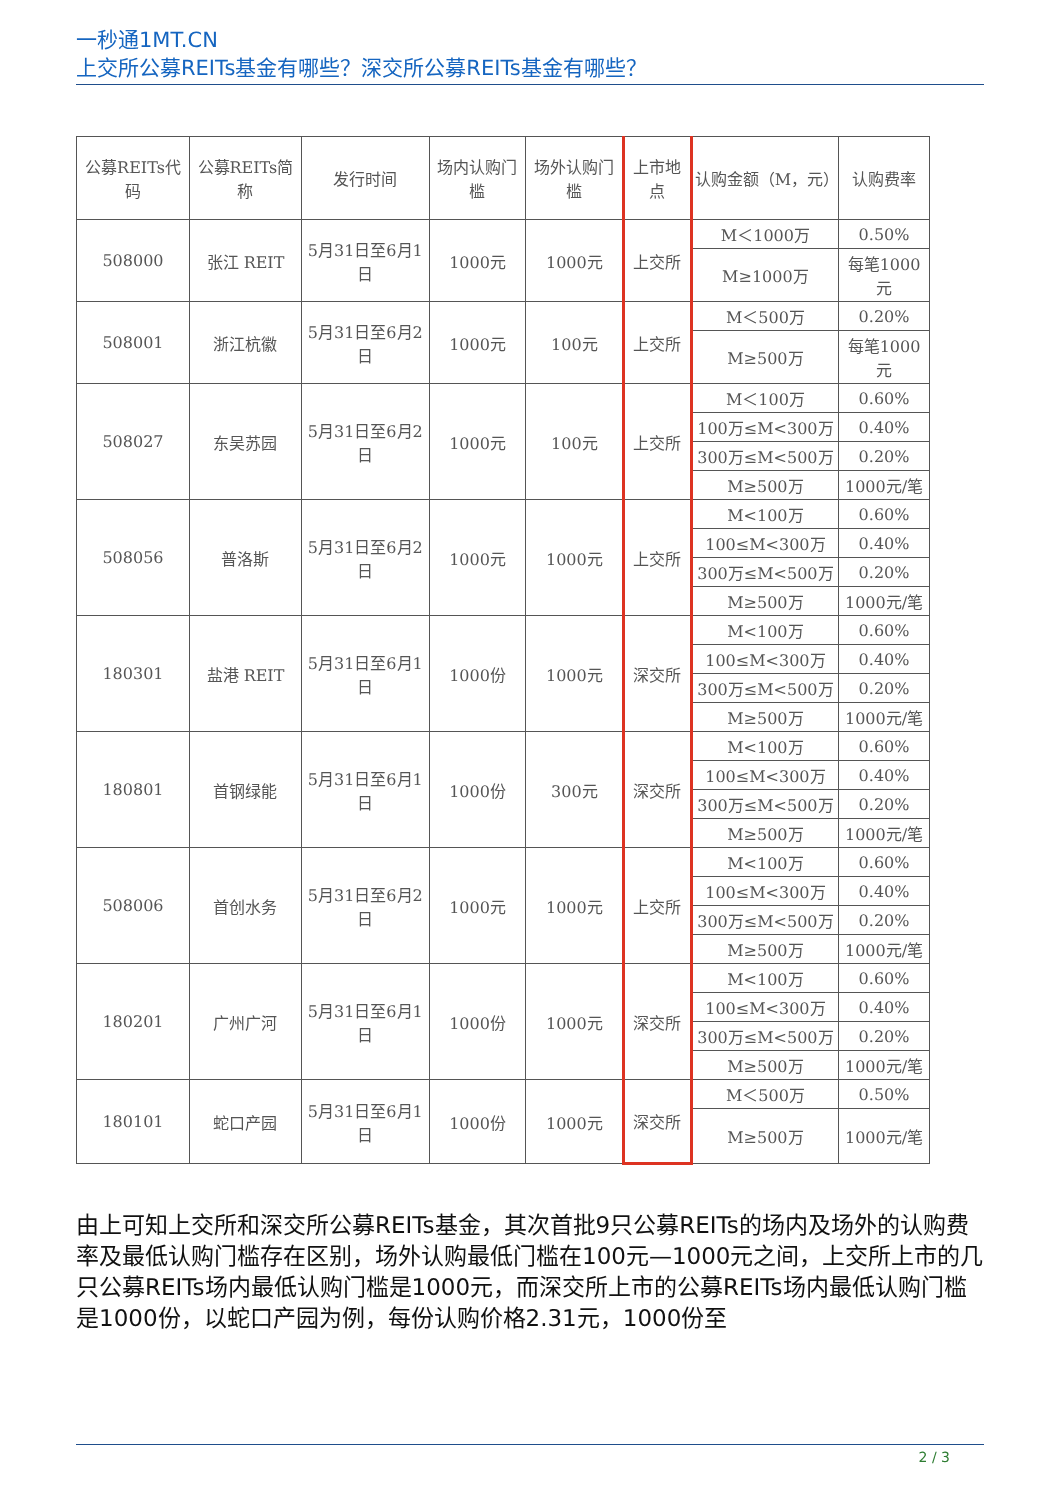一秒通1MT.CN
上交所公募REITs基金有哪些？深交所公募REITs基金有哪些？
| 公募REITs代码 | 公募REITs简称 | 发行时间 | 场内认购门槛 | 场外认购门槛 | 上市地点 | 认购金额（M，元） | 认购费率 |
| --- | --- | --- | --- | --- | --- | --- | --- |
| 508000 | 张江 REIT | 5月31日至6月1日 | 1000元 | 1000元 | 上交所 | M＜1000万 | 0.50% |
| | | | | | | M≥1000万 | 每笔1000元 |
| 508001 | 浙江杭徽 | 5月31日至6月2日 | 1000元 | 100元 | 上交所 | M＜500万 | 0.20% |
| | | | | | | M≥500万 | 每笔1000元 |
| 508027 | 东吴苏园 | 5月31日至6月2日 | 1000元 | 100元 | 上交所 | M＜100万 | 0.60% |
| | | | | | | 100万≤M<300万 | 0.40% |
| | | | | | | 300万≤M<500万 | 0.20% |
| | | | | | | M≥500万 | 1000元/笔 |
| 508056 | 普洛斯 | 5月31日至6月2日 | 1000元 | 1000元 | 上交所 | M<100万 | 0.60% |
| | | | | | | 100≤M<300万 | 0.40% |
| | | | | | | 300万≤M<500万 | 0.20% |
| | | | | | | M≥500万 | 1000元/笔 |
| 180301 | 盐港 REIT | 5月31日至6月1日 | 1000份 | 1000元 | 深交所 | M<100万 | 0.60% |
| | | | | | | 100≤M<300万 | 0.40% |
| | | | | | | 300万≤M<500万 | 0.20% |
| | | | | | | M≥500万 | 1000元/笔 |
| 180801 | 首钢绿能 | 5月31日至6月1日 | 1000份 | 300元 | 深交所 | M<100万 | 0.60% |
| | | | | | | 100≤M<300万 | 0.40% |
| | | | | | | 300万≤M<500万 | 0.20% |
| | | | | | | M≥500万 | 1000元/笔 |
| 508006 | 首创水务 | 5月31日至6月2日 | 1000元 | 1000元 | 上交所 | M<100万 | 0.60% |
| | | | | | | 100≤M<300万 | 0.40% |
| | | | | | | 300万≤M<500万 | 0.20% |
| | | | | | | M≥500万 | 1000元/笔 |
| 180201 | 广州广河 | 5月31日至6月1日 | 1000份 | 1000元 | 深交所 | M<100万 | 0.60% |
| | | | | | | 100≤M<300万 | 0.40% |
| | | | | | | 300万≤M<500万 | 0.20% |
| | | | | | | M≥500万 | 1000元/笔 |
| 180101 | 蛇口产园 | 5月31日至6月1日 | 1000份 | 1000元 | 深交所 | M＜500万 | 0.50% |
| | | | | | | M≥500万 | 1000元/笔 |
由上可知上交所和深交所公募REITs基金，其次首批9只公募REITs的场内及场外的认购费率及最低认购门槛存在区别，场外认购最低门槛在100元—1000元之间，上交所上市的几只公募REITs场内最低认购门槛是1000元，而深交所上市的公募REITs场内最低认购门槛是1000份，以蛇口产园为例，每份认购价格2.31元，1000份至
2 / 3